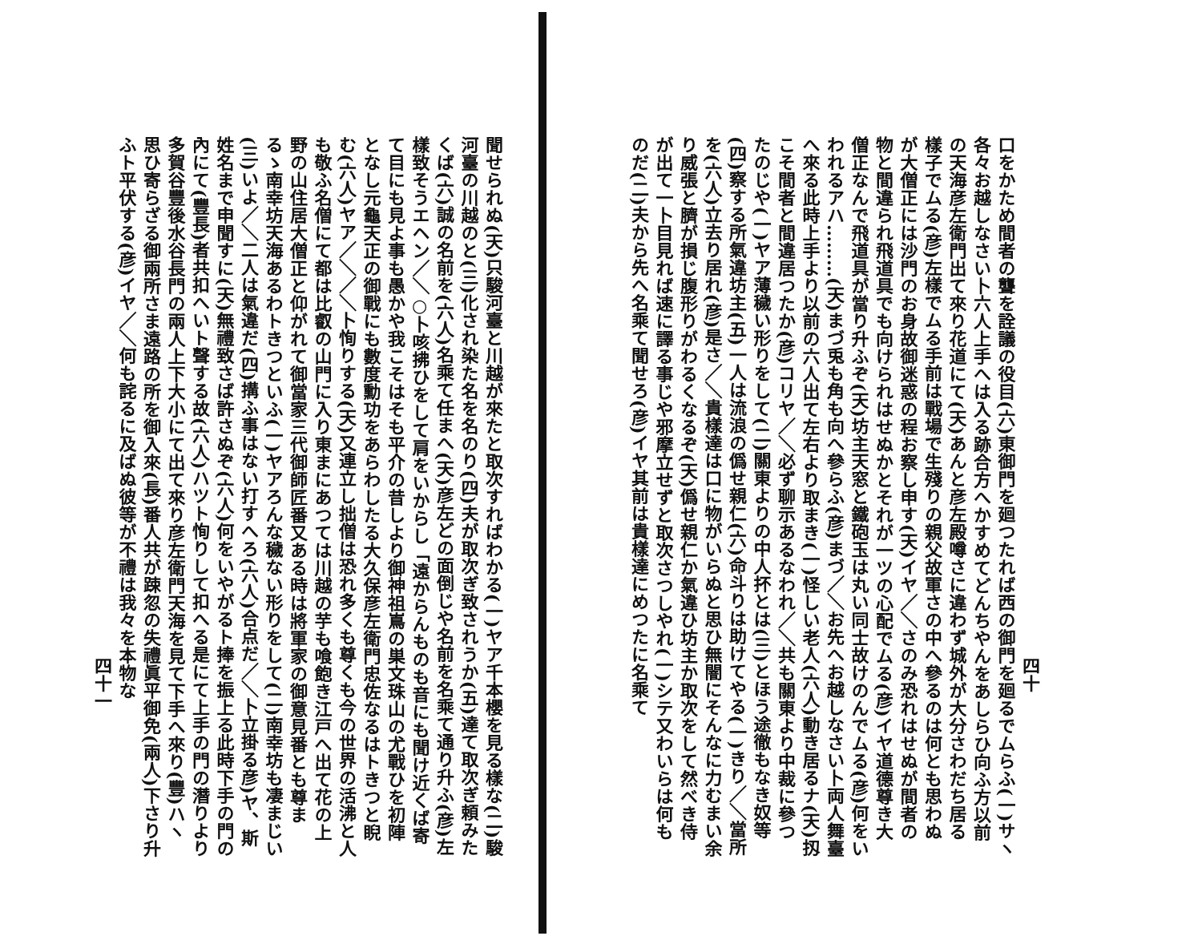四十
口をかため間者の聾を詮議の役目(六)東御門を廻つたれば西の御門を廻るでムらふ(一)サヽ各々お越しなさい卜六人上手へは入る跡合方へかすめてどんちやんをあしらひ向ふ方以前の天海彦左衛門出て來り花道にて(天)あんと彦左殿噂さに違わず城外が大分さわだち居る樣子でムる(彦)左樣でムる手前は戰場で生殘りの親父故軍さの中へ參るのは何とも思わぬが大僧正には沙門のお身故御迷惑の程お察し申す(天)イヤ／＼さのみ恐れはせぬが間者の物と間違られ飛道具でも向けられはせぬかとそれが一ツの心配でムる(彦)イヤ道德尊き大僧正なんで飛道具が當り升ふぞ(天)坊主天窓と鐵砲玉は丸い同士故けのんでムる(彦)何をいわれるアハ………(天)まづ兎も角も向へ參らふ(彦)まづ／＼お先へお越しなさい卜両人舞臺へ來る此時上手より以前の六人出て左右より取まき(一)怪しい老人(六人)動き居るナ(天)扨こそ間者と間違居つたか(彦)コリヤ／＼必ず聊示あるなわれ／＼共も關東より中裁に參つたのじや(一)ヤア薄穢い形りをして(二)關東よりの中人抔とは(三)とほう途徹もなき奴等(四)察する所氣違坊主(五)一人は流浪の僞せ親仁(六)命斗りは助けてやる(一)きり／＼當所を(六人)立去り居れ(彦)是さ／＼貴樣達は口に物がいらぬと思ひ無闇にそんなに力むまい余り威張と臍が損じ腹形りがわるくなるぞ(天)僞せ親仁か氣違ひ坊主か取次をして然べき侍が出て一卜目見れば速に譯る事じや邪摩立せずと取次さつしやれ(一)シテ又わいらは何ものだ(二)夫から先へ名乘て聞せろ(彦)イヤ其前は貴樣達にめつたに名乘て
聞せられぬ(天)只駿河臺と川越が來たと取次すればわかる(一)ヤア千本櫻を見る樣な(二)駿河臺の川越のと(三)化され染た名を名のり(四)夫が取次ぎ致されうか(五)達て取次ぎ頼みたくば(六)誠の名前を(六人)名乘て任まへ(天)彦左どの面倒じや名前を名乘て通り升ふ(彦)左樣致そうエヘン／＼○卜咳拂ひをして肩をいからし「遠からんものも音にも聞け近くば寄て目にも見よ事も愚かや我こそはそも平介の昔しより御神祖嶌の巣文珠山の尤戰ひを初陣となし元龜天正の御戰にも數度勳功をあらわしたる大久保彦左衛門忠佐なるはトきつと睨む(六人)ヤア／＼／＼卜恂りする(天)又連立し拙僧は恐れ多くも尊くも今の世界の活沸と人も敬ふ名僧にて都は比叡の山門に入り東まにあつては川越の芋も喰飽き江戸へ出て花の上野の山住居大僧正と仰がれて御當家三代御師匠番又ある時は將軍家の御意見番とも尊まるゝ南幸坊天海あるわトきつといふ(一)ヤアろんな穢ない形りをして(二)南幸坊も凄まじい(三)いよ／＼二人は氣違だ(四)搆ふ事はない打すへろ(六人)合点だ／＼卜立掛る彦)ヤ、斯姓名まで申聞すに(天)無禮致さば許さぬぞ(六人)何をいやがるト捧を振上る此時下手の門の內にて(豐長)者共扣へいト聲する故(六人)ハツト恂りして扣へる是にて上手の門の潛りより多賀谷豐後水谷長門の兩人上下大小にて出て來り彦左衛門天海を見て下手へ來り(豐)ハヽ思ひ寄らざる御兩所さま遠路の所を御入來(長)番人共が踈忽の失禮眞平御免(兩人)下さり升ふト平伏する(彦)イヤ／＼何も詫るに及ばぬ彼等が不禮は我々を本物な
四十一